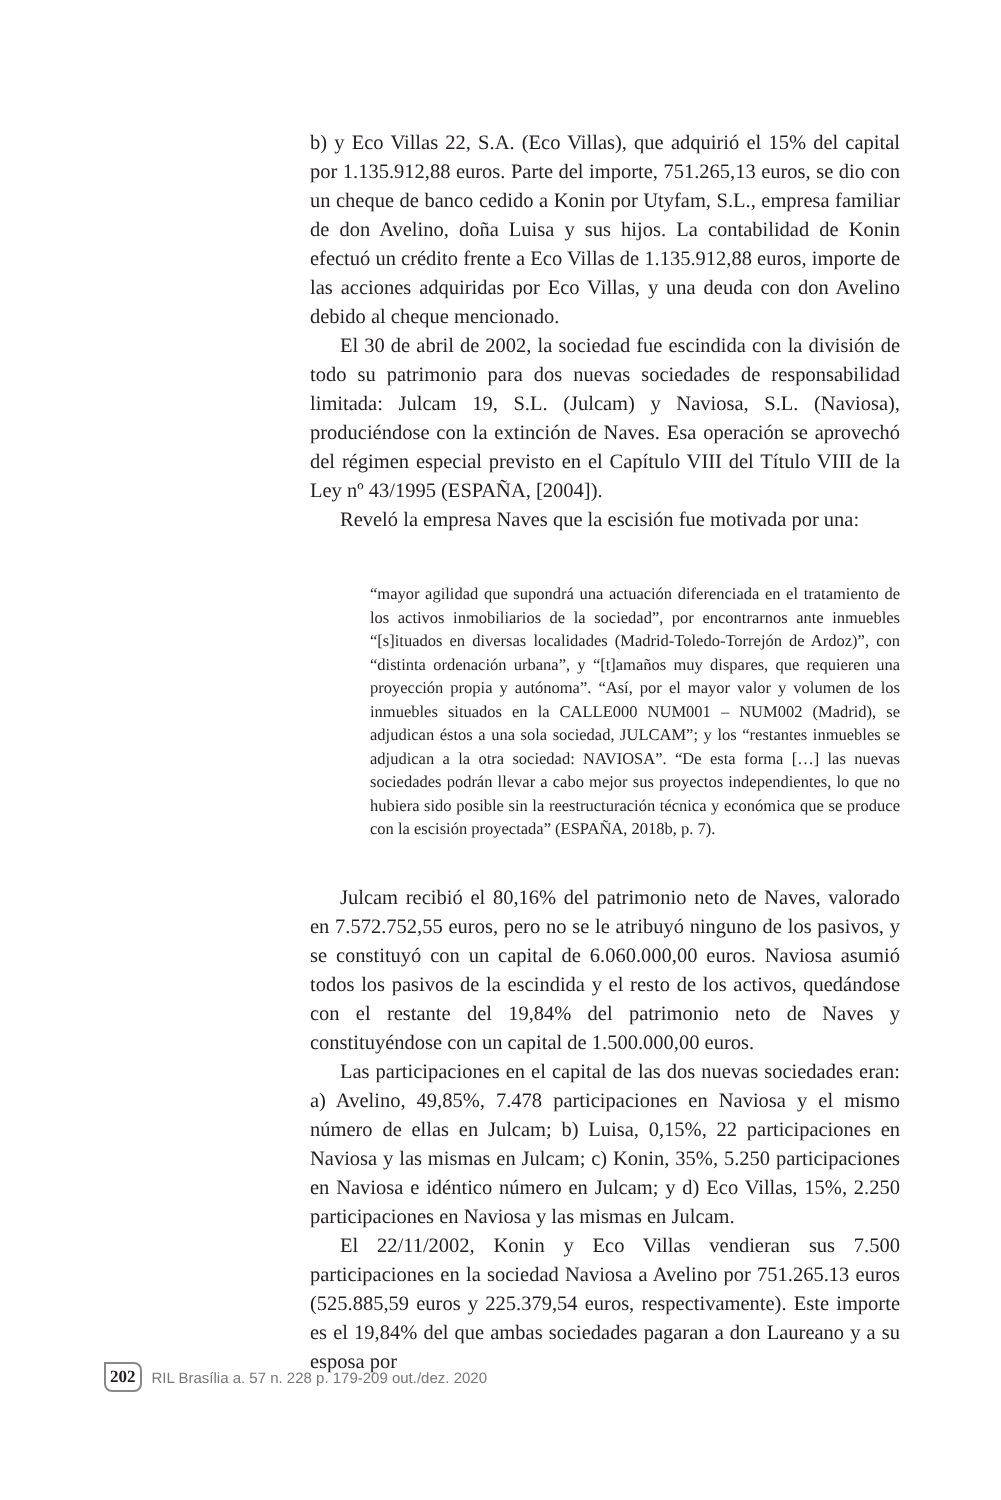b) y Eco Villas 22, S.A. (Eco Villas), que adquirió el 15% del capital por 1.135.912,88 euros. Parte del importe, 751.265,13 euros, se dio con un cheque de banco cedido a Konin por Utyfam, S.L., empresa familiar de don Avelino, doña Luisa y sus hijos. La contabilidad de Konin efectuó un crédito frente a Eco Villas de 1.135.912,88 euros, importe de las acciones adquiridas por Eco Villas, y una deuda con don Avelino debido al cheque mencionado.
El 30 de abril de 2002, la sociedad fue escindida con la división de todo su patrimonio para dos nuevas sociedades de responsabilidad limitada: Julcam 19, S.L. (Julcam) y Naviosa, S.L. (Naviosa), produciéndose con la extinción de Naves. Esa operación se aprovechó del régimen especial previsto en el Capítulo VIII del Título VIII de la Ley nº 43/1995 (ESPAÑA, [2004]).
Reveló la empresa Naves que la escisión fue motivada por una:
“mayor agilidad que supondrá una actuación diferenciada en el tratamiento de los activos inmobiliarios de la sociedad”, por encontrarnos ante inmuebles “[s]ituados en diversas localidades (Madrid-Toledo-Torrejón de Ardoz)”, con “distinta ordenación urbana”, y “[t]amaños muy dispares, que requieren una proyección propia y autónoma”. “Así, por el mayor valor y volumen de los inmuebles situados en la CALLE000 NUM001 – NUM002 (Madrid), se adjudican éstos a una sola sociedad, JULCAM”; y los “restantes inmuebles se adjudican a la otra sociedad: NAVIOSA”. “De esta forma […] las nuevas sociedades podrán llevar a cabo mejor sus proyectos independientes, lo que no hubiera sido posible sin la reestructuración técnica y económica que se produce con la escisión proyectada” (ESPAÑA, 2018b, p. 7).
Julcam recibió el 80,16% del patrimonio neto de Naves, valorado en 7.572.752,55 euros, pero no se le atribuyó ninguno de los pasivos, y se constituyó con un capital de 6.060.000,00 euros. Naviosa asumió todos los pasivos de la escindida y el resto de los activos, quedándose con el restante del 19,84% del patrimonio neto de Naves y constituyéndose con un capital de 1.500.000,00 euros.
Las participaciones en el capital de las dos nuevas sociedades eran: a) Avelino, 49,85%, 7.478 participaciones en Naviosa y el mismo número de ellas en Julcam; b) Luisa, 0,15%, 22 participaciones en Naviosa y las mismas en Julcam; c) Konin, 35%, 5.250 participaciones en Naviosa e idéntico número en Julcam; y d) Eco Villas, 15%, 2.250 participaciones en Naviosa y las mismas en Julcam.
El 22/11/2002, Konin y Eco Villas vendieran sus 7.500 participaciones en la sociedad Naviosa a Avelino por 751.265.13 euros (525.885,59 euros y 225.379,54 euros, respectivamente). Este importe es el 19,84% del que ambas sociedades pagaran a don Laureano y a su esposa por
202 RIL Brasília a. 57 n. 228 p. 179-209 out./dez. 2020